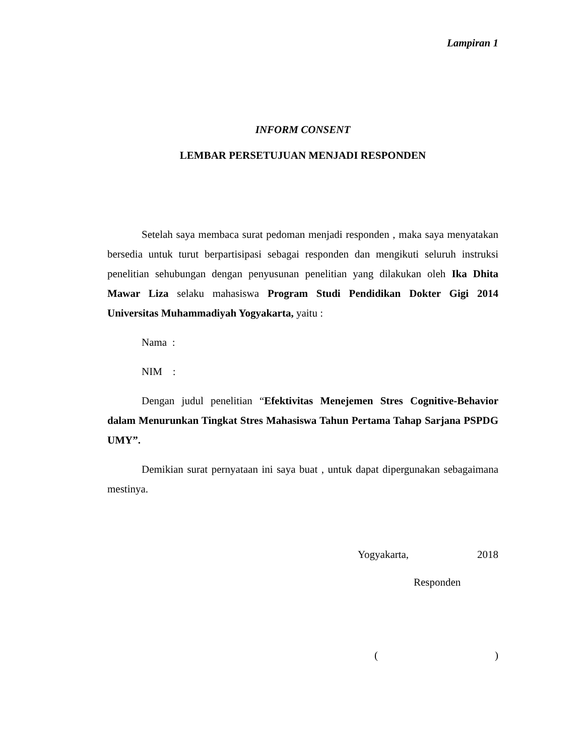Lampiran 1
INFORM CONSENT
LEMBAR PERSETUJUAN MENJADI RESPONDEN
Setelah saya membaca surat pedoman menjadi responden , maka saya menyatakan bersedia untuk turut berpartisipasi sebagai responden dan mengikuti seluruh instruksi penelitian sehubungan dengan penyusunan penelitian yang dilakukan oleh Ika Dhita Mawar Liza selaku mahasiswa Program Studi Pendidikan Dokter Gigi 2014 Universitas Muhammadiyah Yogyakarta, yaitu :
Nama :
NIM :
Dengan judul penelitian “Efektivitas Menejemen Stres Cognitive-Behavior dalam Menurunkan Tingkat Stres Mahasiswa Tahun Pertama Tahap Sarjana PSPDG UMY”.
Demikian surat pernyataan ini saya buat , untuk dapat dipergunakan sebagaimana mestinya.
Yogyakarta, 2018
Responden
( )